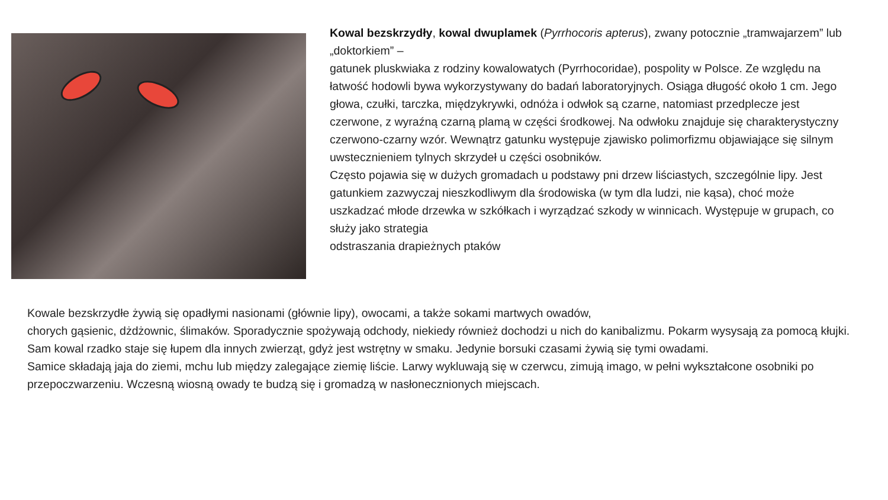Kowal bezskrzydły, kowal dwuplamek (Pyrrhocoris apterus), zwany potocznie „tramwajarzem” lub „doktorkiem” –
gatunek pluskwiaka z rodziny kowalowatych (Pyrrhocoridae), pospolity w Polsce. Ze względu na łatwość hodowli bywa wykorzystywany do badań laboratoryjnych. Osiąga długość około 1 cm. Jego głowa, czułki, tarczka, międzykrywki, odnóża i odwłok są czarne, natomiast przedplecze jest czerwone, z wyraźną czarną plamą w części środkowej. Na odwłoku znajduje się charakterystyczny czerwono-czarny wzór. Wewnątrz gatunku występuje zjawisko polimorfizmu objawiające się silnym uwstecznieniem tylnych skrzydeł u części osobników.
Często pojawia się w dużych gromadach u podstawy pni drzew liściastych, szczególnie lipy. Jest gatunkiem zazwyczaj nieszkodliwym dla środowiska (w tym dla ludzi, nie kąsa), choć może uszkadzać młode drzewka w szkółkach i wyrządzać szkody w winnicach. Występuje w grupach, co służy jako strategia
odstraszania drapieżnych ptaków
Kowale bezskrzydłe żywią się opadłymi nasionami (głównie lipy), owocami, a także sokami martwych owadów,
chorych gąsienic, dżdżownic, ślimaków. Sporadycznie spożywają odchody, niekiedy również dochodzi u nich do kanibalizmu. Pokarm wysysają za pomocą kłujki.
Sam kowal rzadko staje się łupem dla innych zwierząt, gdyż jest wstrętny w smaku. Jedynie borsuki czasami żywią się tymi owadami.
Samice składają jaja do ziemi, mchu lub między zalegające ziemię liście. Larwy wykluwają się w czerwcu, zimują imago, w pełni wykształcone osobniki po przepoczwarzeniu. Wczesną wiosną owady te budzą się i gromadzą w nasłonecznionych miejscach.